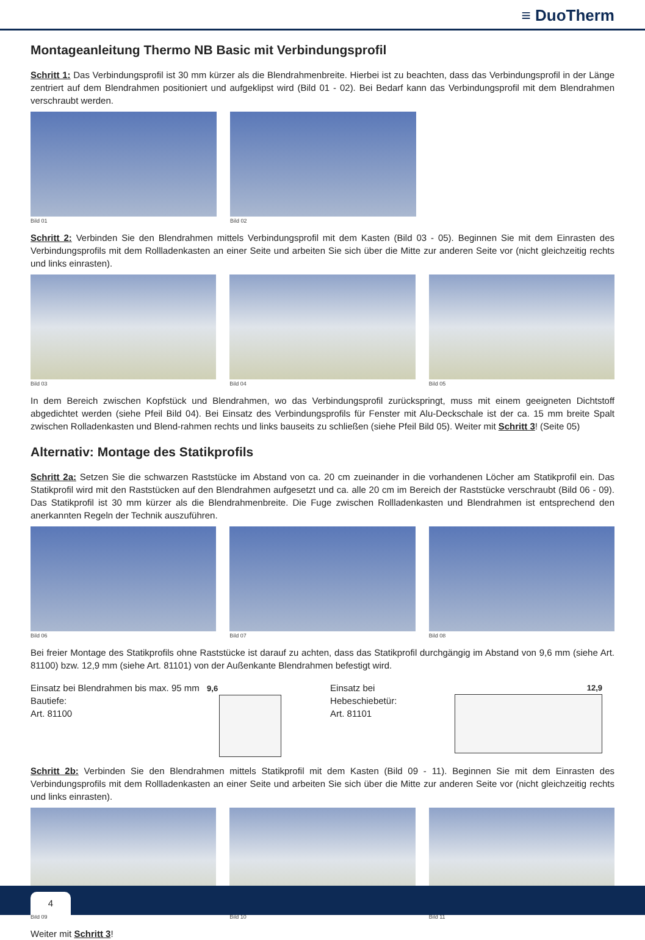≡ DuoTherm
Montageanleitung Thermo NB Basic mit Verbindungsprofil
Schritt 1: Das Verbindungsprofil ist 30 mm kürzer als die Blendrahmenbreite. Hierbei ist zu beachten, dass das Verbindungsprofil in der Länge zentriert auf dem Blendrahmen positioniert und aufgeklipst wird (Bild 01 - 02). Bei Bedarf kann das Verbindungsprofil mit dem Blendrahmen verschraubt werden.
Bild 01 Bild 02
Schritt 2: Verbinden Sie den Blendrahmen mittels Verbindungsprofil mit dem Kasten (Bild 03 - 05). Beginnen Sie mit dem Einrasten des Verbindungsprofils mit dem Rollladenkasten an einer Seite und arbeiten Sie sich über die Mitte zur anderen Seite vor (nicht gleichzeitig rechts und links einrasten).
Bild 03 Bild 04 Bild 05
In dem Bereich zwischen Kopfstück und Blendrahmen, wo das Verbindungsprofil zurückspringt, muss mit einem geeigneten Dichtstoff abgedichtet werden (siehe Pfeil Bild 04). Bei Einsatz des Verbindungsprofils für Fenster mit Alu-Deckschale ist der ca. 15 mm breite Spalt zwischen Rolladenkasten und Blend-rahmen rechts und links bauseits zu schließen (siehe Pfeil Bild 05). Weiter mit Schritt 3! (Seite 05)
Alternativ: Montage des Statikprofils
Schritt 2a: Setzen Sie die schwarzen Raststücke im Abstand von ca. 20 cm zueinander in die vorhandenen Löcher am Statikprofil ein. Das Statikprofil wird mit den Raststücken auf den Blendrahmen aufgesetzt und ca. alle 20 cm im Bereich der Raststücke verschraubt (Bild 06 - 09). Das Statikprofil ist 30 mm kürzer als die Blendrahmenbreite. Die Fuge zwischen Rollladenkasten und Blendrahmen ist entsprechend den anerkannten Regeln der Technik auszuführen.
Bild 06 Bild 07 Bild 08
Bei freier Montage des Statikprofils ohne Raststücke ist darauf zu achten, dass das Statikprofil durchgängig im Abstand von 9,6 mm (siehe Art. 81100) bzw. 12,9 mm (siehe Art. 81101) von der Außenkante Blendrahmen befestigt wird.
Einsatz bei Blendrahmen bis max. 95 mm Bautiefe:
Art. 81100
9,6
Einsatz bei Hebeschiebetür:
Art. 81101
12,9
Schritt 2b: Verbinden Sie den Blendrahmen mittels Statikprofil mit dem Kasten (Bild 09 - 11). Beginnen Sie mit dem Einrasten des Verbindungsprofils mit dem Rollladenkasten an einer Seite und arbeiten Sie sich über die Mitte zur anderen Seite vor (nicht gleichzeitig rechts und links einrasten).
Bild 09 Bild 10 Bild 11
Weiter mit Schritt 3!
4